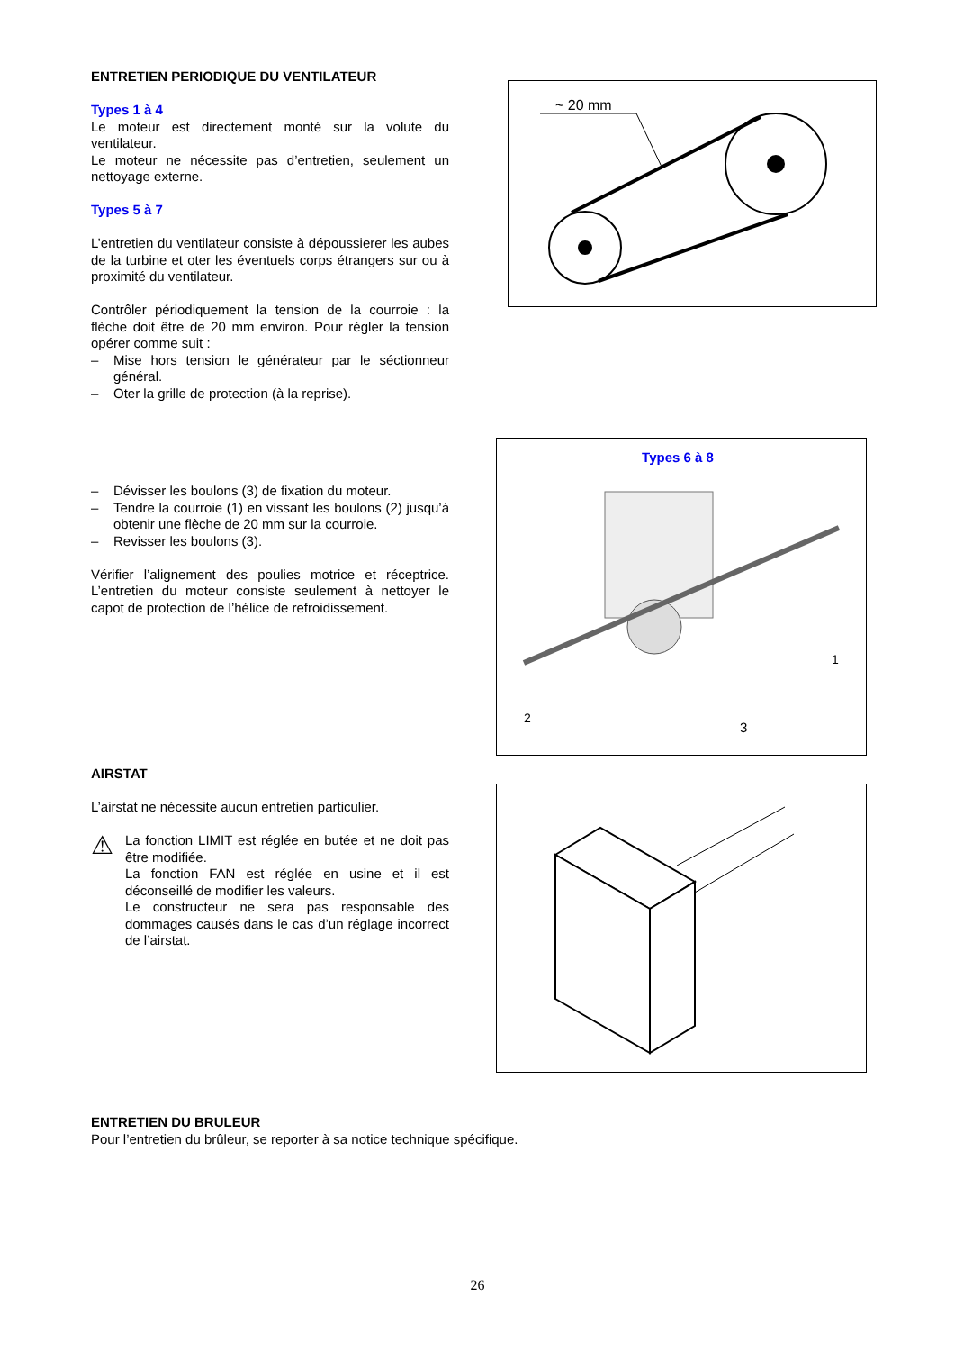ENTRETIEN PERIODIQUE DU VENTILATEUR
Types 1 à 4
Le moteur est directement monté sur la volute du ventilateur.
Le moteur ne nécessite pas d’entretien, seulement un nettoyage externe.
Types 5 à 7
L’entretien du ventilateur consiste à dépoussierer les aubes de la turbine et oter les éventuels corps étrangers sur ou à proximité du ventilateur.
Contrôler périodiquement la tension de la courroie : la flèche doit être de 20 mm environ. Pour régler la tension opérer comme suit :
– Mise hors tension le générateur par le séctionneur général.
– Oter la grille de protection (à la reprise).
– Dévisser les boulons (3) de fixation du moteur.
– Tendre la courroie (1) en vissant les boulons (2) jusqu’à obtenir une flèche de 20 mm sur la courroie.
– Revisser les boulons (3).
Vérifier l’alignement des poulies motrice et réceptrice. L’entretien du moteur consiste seulement à nettoyer le capot de protection de l’hélice de refroidissement.
AIRSTAT
L’airstat ne nécessite aucun entretien particulier.
⚠
La fonction LIMIT est réglée en butée et ne doit pas être modifiée.
La fonction FAN est réglée en usine et il est déconseillé de modifier les valeurs.
Le constructeur ne sera pas responsable des dommages causés dans le cas d’un réglage incorrect de l’airstat.
ENTRETIEN DU BRULEUR
Pour l’entretien du brûleur, se reporter à sa notice technique spécifique.
~ 20 mm
Types 6 à 8
1
2
3
26